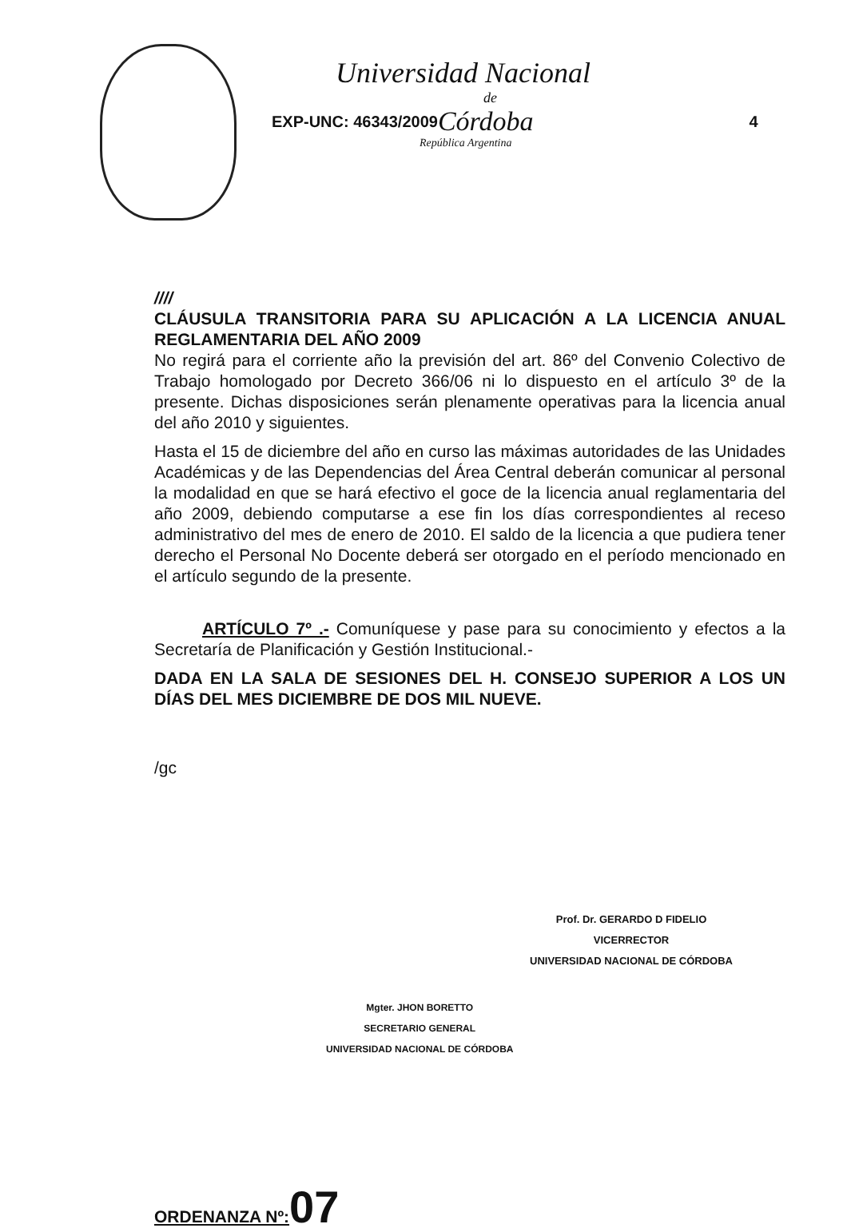Universidad Nacional
de
EXP-UNC: 46343/2009 Córdoba 4
República Argentina
////
CLÁUSULA TRANSITORIA PARA SU APLICACIÓN A LA LICENCIA ANUAL REGLAMENTARIA DEL AÑO 2009
No regirá para el corriente año la previsión del art. 86º del Convenio Colectivo de Trabajo homologado por Decreto 366/06 ni lo dispuesto en el artículo 3º de la presente. Dichas disposiciones serán plenamente operativas para la licencia anual del año 2010 y siguientes.
Hasta el 15 de diciembre del año en curso las máximas autoridades de las Unidades Académicas y de las Dependencias del Área Central deberán comunicar al personal la modalidad en que se hará efectivo el goce de la licencia anual reglamentaria del año 2009, debiendo computarse a ese fin los días correspondientes al receso administrativo del mes de enero de 2010. El saldo de la licencia a que pudiera tener derecho el Personal No Docente deberá ser otorgado en el período mencionado en el artículo segundo de la presente.
ARTÍCULO 7º .- Comuníquese y pase para su conocimiento y efectos a la Secretaría de Planificación y Gestión Institucional.-
DADA EN LA SALA DE SESIONES DEL H. CONSEJO SUPERIOR A LOS UN DÍAS DEL MES DICIEMBRE DE DOS MIL NUEVE.
/gc
Prof. Dr. GERARDO D FIDELIO
VICERRECTOR
UNIVERSIDAD NACIONAL DE CÓRDOBA
Mgter. JHON BORETTO
SECRETARIO GENERAL
UNIVERSIDAD NACIONAL DE CÓRDOBA
ORDENANZA Nº: 07